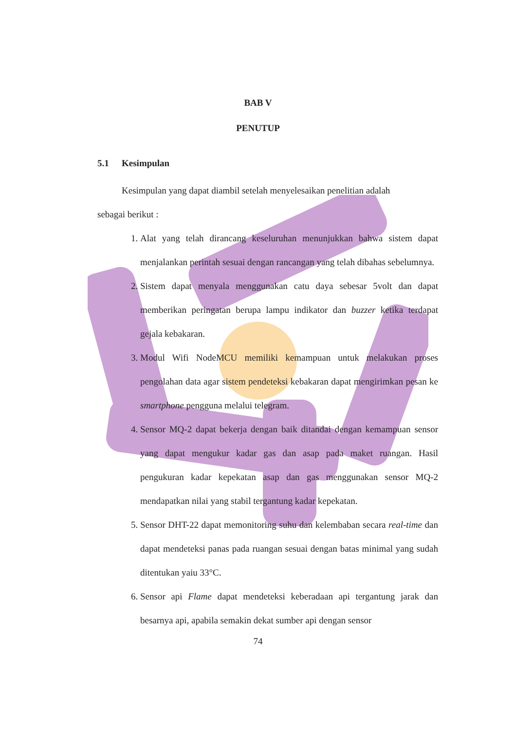BAB V
PENUTUP
5.1 Kesimpulan
Kesimpulan yang dapat diambil setelah menyelesaikan penelitian adalah
sebagai berikut :
1. Alat yang telah dirancang keseluruhan menunjukkan bahwa sistem dapat menjalankan perintah sesuai dengan rancangan yang telah dibahas sebelumnya.
2. Sistem dapat menyala menggunakan catu daya sebesar 5volt dan dapat memberikan peringatan berupa lampu indikator dan buzzer ketika terdapat gejala kebakaran.
3. Modul Wifi NodeMCU memiliki kemampuan untuk melakukan proses pengolahan data agar sistem pendeteksi kebakaran dapat mengirimkan pesan ke smartphone pengguna melalui telegram.
4. Sensor MQ-2 dapat bekerja dengan baik ditandai dengan kemampuan sensor yang dapat mengukur kadar gas dan asap pada maket ruangan. Hasil pengukuran kadar kepekatan asap dan gas menggunakan sensor MQ-2 mendapatkan nilai yang stabil tergantung kadar kepekatan.
5. Sensor DHT-22 dapat memonitoring suhu dan kelembaban secara real-time dan dapat mendeteksi panas pada ruangan sesuai dengan batas minimal yang sudah ditentukan yaiu 33°C.
6. Sensor api Flame dapat mendeteksi keberadaan api tergantung jarak dan besarnya api, apabila semakin dekat sumber api dengan sensor
74